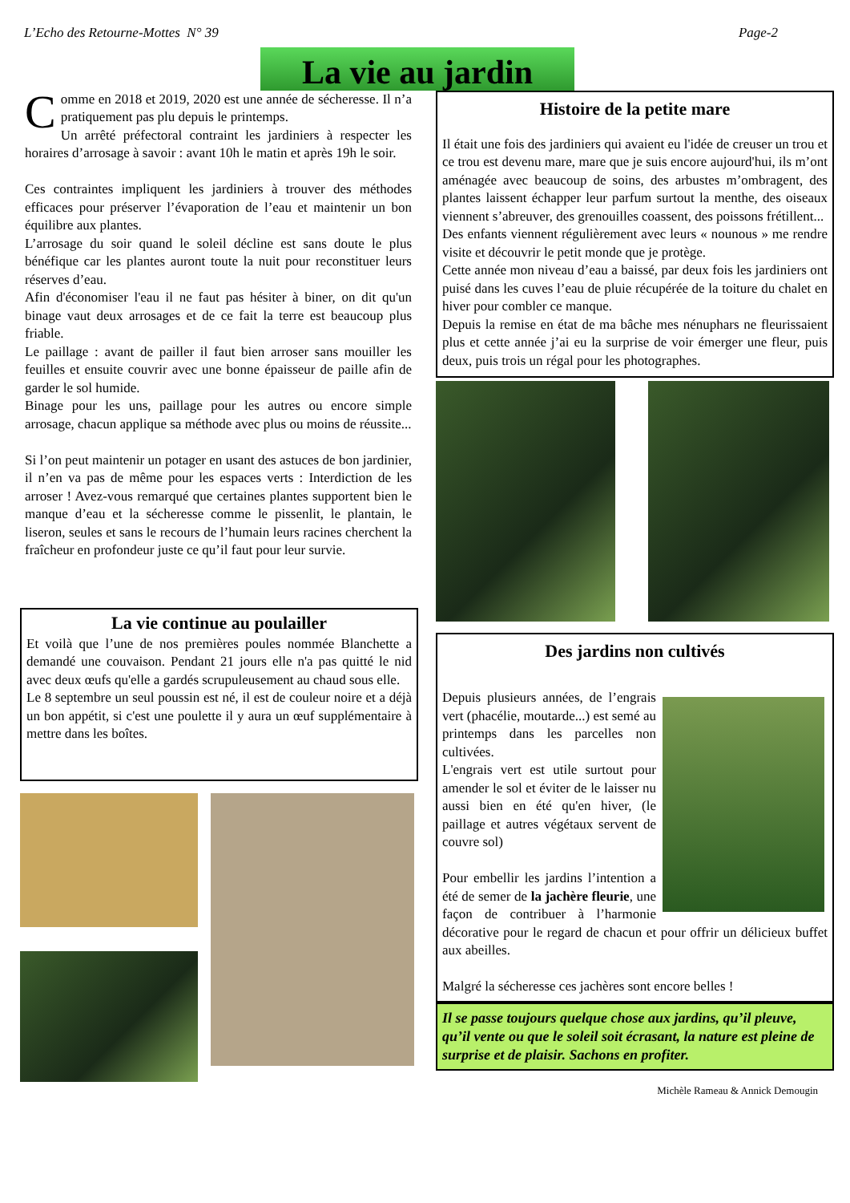L’Echo des Retourne-Mottes N° 39 Page-2
La vie au jardin
Comme en 2018 et 2019, 2020 est une année de sécheresse. Il n’a pratiquement pas plu depuis le printemps.
Un arrêté préfectoral contraint les jardiniers à respecter les horaires d’arrosage à savoir : avant 10h le matin et après 19h le soir.
Ces contraintes impliquent les jardiniers à trouver des méthodes efficaces pour préserver l’évaporation de l’eau et maintenir un bon équilibre aux plantes.
L’arrosage du soir quand le soleil décline est sans doute le plus bénéfique car les plantes auront toute la nuit pour reconstituer leurs réserves d’eau.
Afin d'économiser l'eau il ne faut pas hésiter à biner, on dit qu'un binage vaut deux arrosages et de ce fait la terre est beaucoup plus friable.
Le paillage : avant de pailler il faut bien arroser sans mouiller les feuilles et ensuite couvrir avec une bonne épaisseur de paille afin de garder le sol humide.
Binage pour les uns, paillage pour les autres ou encore simple arrosage, chacun applique sa méthode avec plus ou moins de réussite...
Si l’on peut maintenir un potager en usant des astuces de bon jardinier, il n’en va pas de même pour les espaces verts : Interdiction de les arroser ! Avez-vous remarqué que certaines plantes supportent bien le manque d’eau et la sécheresse comme le pissenlit, le plantain, le liseron, seules et sans le recours de l’humain leurs racines cherchent la fraîcheur en profondeur juste ce qu’il faut pour leur survie.
La vie continue au poulailler
Et voilà que l’une de nos premières poules nommée Blanchette a demandé une couvaison. Pendant 21 jours elle n'a pas quitté le nid avec deux œufs qu'elle a gardés scrupuleusement au chaud sous elle.
Le 8 septembre un seul poussin est né, il est de couleur noire et a déjà un bon appétit, si c'est une poulette il y aura un œuf supplémentaire à mettre dans les boîtes.
Histoire de la petite mare
Il était une fois des jardiniers qui avaient eu l'idée de creuser un trou et ce trou est devenu mare, mare que je suis encore aujourd'hui, ils m’ont aménagée avec beaucoup de soins, des arbustes m’ombragent, des plantes laissent échapper leur parfum surtout la menthe, des oiseaux viennent s’abreuver, des grenouilles coassent, des poissons frétillent...
Des enfants viennent régulièrement avec leurs « nounous » me rendre visite et découvrir le petit monde que je protège.
Cette année mon niveau d’eau a baissé, par deux fois les jardiniers ont puisé dans les cuves l’eau de pluie récupérée de la toiture du chalet en hiver pour combler ce manque.
Depuis la remise en état de ma bâche mes nénuphars ne fleurissaient plus et cette année j’ai eu la surprise de voir émerger une fleur, puis deux, puis trois un régal pour les photographes.
Des jardins non cultivés
Depuis plusieurs années, de l’engrais vert (phacélie, moutarde...) est semé au printemps dans les parcelles non cultivées.
L'engrais vert est utile surtout pour amender le sol et éviter de le laisser nu aussi bien en été qu'en hiver, (le paillage et autres végétaux servent de couvre sol)
Pour embellir les jardins l’intention a été de semer de la jachère fleurie, une façon de contribuer à l’harmonie décorative pour le regard de chacun et pour offrir un délicieux buffet aux abeilles.
Malgré la sécheresse ces jachères sont encore belles !
Il se passe toujours quelque chose aux jardins, qu’il pleuve, qu’il vente ou que le soleil soit écrasant, la nature est pleine de surprise et de plaisir. Sachons en profiter.
Michèle Rameau & Annick Demougin